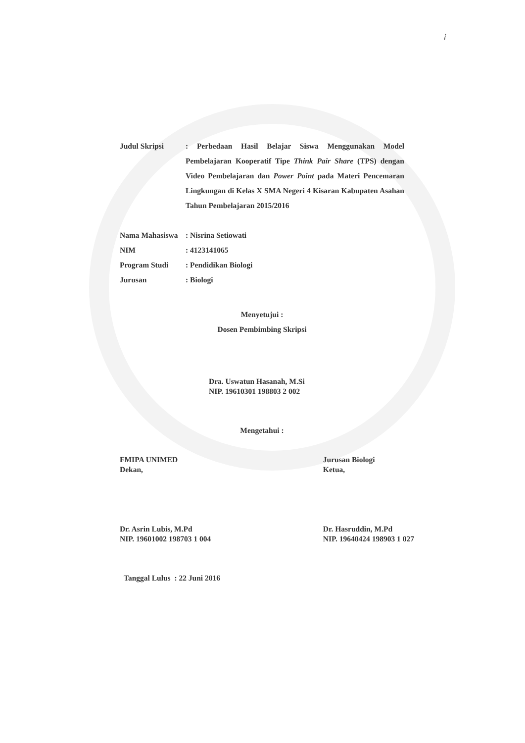i
Judul Skripsi : Perbedaan Hasil Belajar Siswa Menggunakan Model Pembelajaran Kooperatif Tipe Think Pair Share (TPS) dengan Video Pembelajaran dan Power Point pada Materi Pencemaran Lingkungan di Kelas X SMA Negeri 4 Kisaran Kabupaten Asahan Tahun Pembelajaran 2015/2016
Nama Mahasiswa : Nisrina Setiowati
NIM : 4123141065
Program Studi : Pendidikan Biologi
Jurusan : Biologi
Menyetujui :
Dosen Pembimbing Skripsi
Dra. Uswatun Hasanah, M.Si
NIP. 19610301 198803 2 002
Mengetahui :
FMIPA UNIMED
Dekan,
Dr. Asrin Lubis, M.Pd
NIP. 19601002 198703 1 004
Jurusan Biologi
Ketua,
Dr. Hasruddin, M.Pd
NIP. 19640424 198903 1 027
Tanggal Lulus : 22 Juni 2016